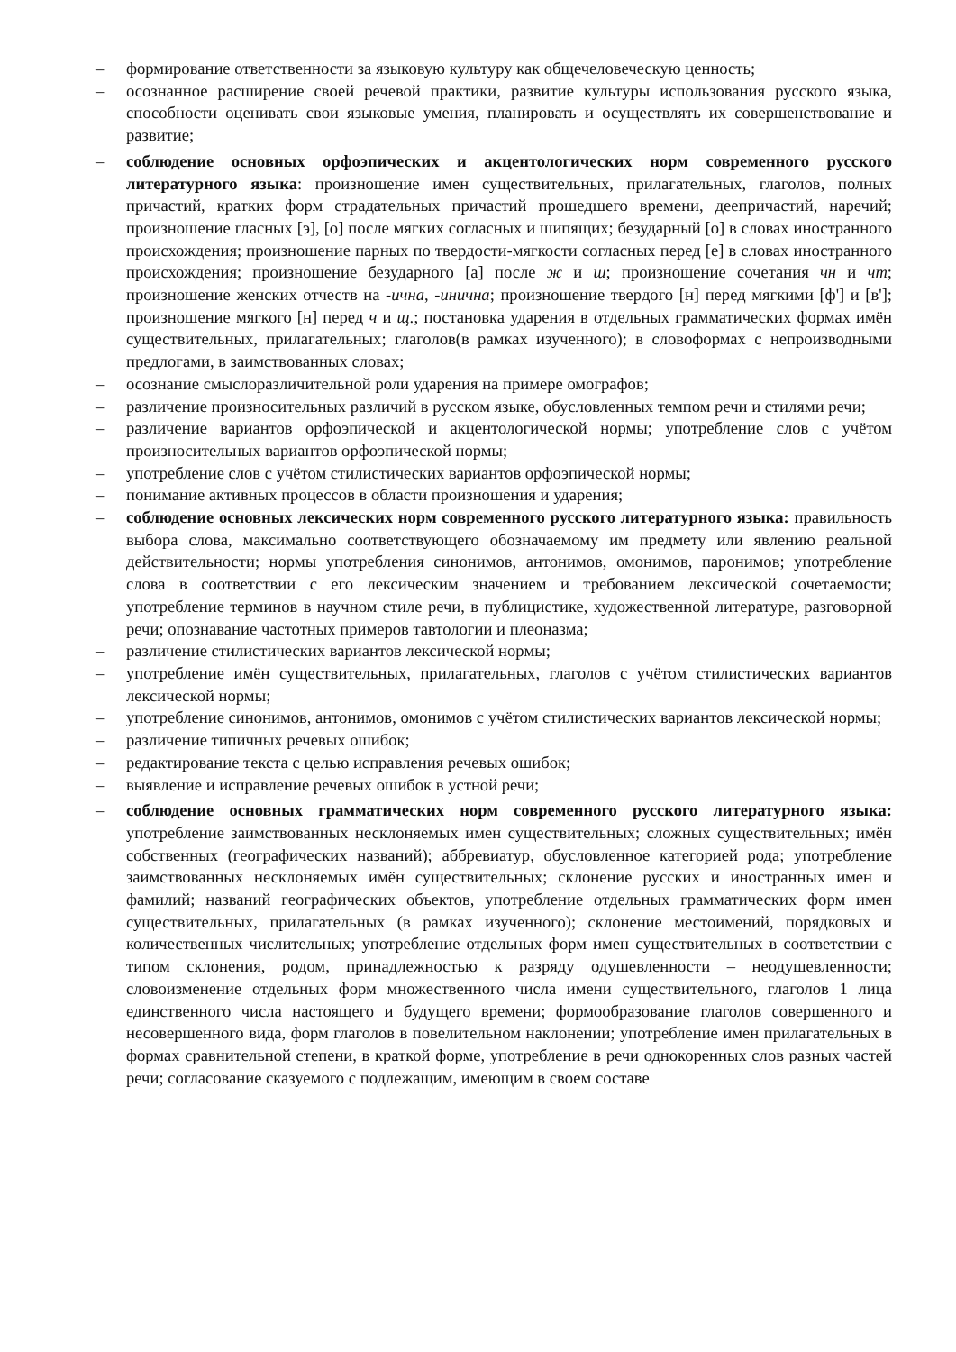– формирование ответственности за языковую культуру как общечеловеческую ценность;
– осознанное расширение своей речевой практики, развитие культуры использования русского языка, способности оценивать свои языковые умения, планировать и осуществлять их совершенствование и развитие;
– соблюдение основных орфоэпических и акцентологических норм современного русского литературного языка: произношение имен существительных, прилагательных, глаголов, полных причастий, кратких форм страдательных причастий прошедшего времени, деепричастий, наречий; произношение гласных [э], [о] после мягких согласных и шипящих; безударный [о] в словах иностранного происхождения; произношение парных по твердости-мягкости согласных перед [е] в словах иностранного происхождения; произношение безударного [а] после ж и ш; произношение сочетания чн и чт; произношение женских отчеств на -ична, -инична; произношение твердого [н] перед мягкими [ф'] и [в']; произношение мягкого [н] перед ч и щ.; постановка ударения в отдельных грамматических формах имён существительных, прилагательных; глаголов(в рамках изученного); в словоформах с непроизводными предлогами, в заимствованных словах;
– осознание смыслоразличительной роли ударения на примере омографов;
– различение произносительных различий в русском языке, обусловленных темпом речи и стилями речи;
– различение вариантов орфоэпической и акцентологической нормы; употребление слов с учётом произносительных вариантов орфоэпической нормы;
– употребление слов с учётом стилистических вариантов орфоэпической нормы;
– понимание активных процессов в области произношения и ударения;
– соблюдение основных лексических норм современного русского литературного языка: правильность выбора слова, максимально соответствующего обозначаемому им предмету или явлению реальной действительности; нормы употребления синонимов, антонимов, омонимов, паронимов; употребление слова в соответствии с его лексическим значением и требованием лексической сочетаемости; употребление терминов в научном стиле речи, в публицистике, художественной литературе, разговорной речи; опознавание частотных примеров тавтологии и плеоназма;
– различение стилистических вариантов лексической нормы;
– употребление имён существительных, прилагательных, глаголов с учётом стилистических вариантов лексической нормы;
– употребление синонимов, антонимов, омонимов с учётом стилистических вариантов лексической нормы;
– различение типичных речевых ошибок;
– редактирование текста с целью исправления речевых ошибок;
– выявление и исправление речевых ошибок в устной речи;
– соблюдение основных грамматических норм современного русского литературного языка: употребление заимствованных несклоняемых имен существительных; сложных существительных; имён собственных (географических названий); аббревиатур, обусловленное категорией рода; употребление заимствованных несклоняемых имён существительных; склонение русских и иностранных имен и фамилий; названий географических объектов, употребление отдельных грамматических форм имен существительных, прилагательных (в рамках изученного); склонение местоимений, порядковых и количественных числительных; употребление отдельных форм имен существительных в соответствии с типом склонения, родом, принадлежностью к разряду одушевленности – неодушевленности; словоизменение отдельных форм множественного числа имени существительного, глаголов 1 лица единственного числа настоящего и будущего времени; формообразование глаголов совершенного и несовершенного вида, форм глаголов в повелительном наклонении; употребление имен прилагательных в формах сравнительной степени, в краткой форме, употребление в речи однокоренных слов разных частей речи; согласование сказуемого с подлежащим, имеющим в своем составе